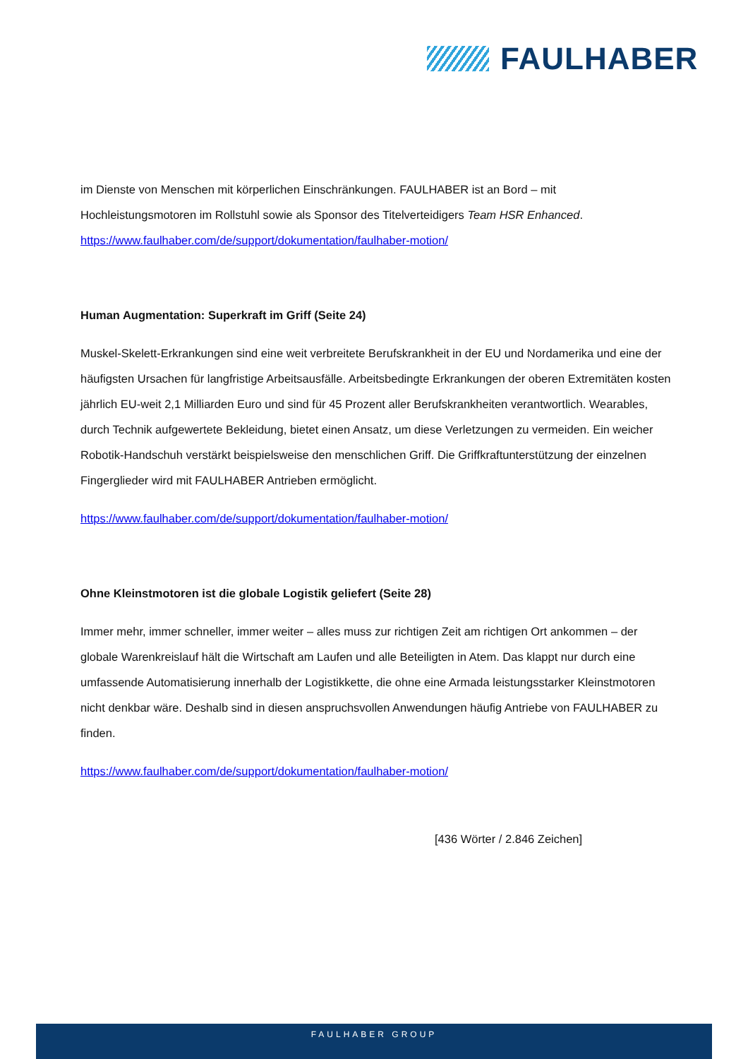FAULHABER
im Dienste von Menschen mit körperlichen Einschränkungen. FAULHABER ist an Bord – mit Hochleistungsmotoren im Rollstuhl sowie als Sponsor des Titelverteidigers Team HSR Enhanced.
https://www.faulhaber.com/de/support/dokumentation/faulhaber-motion/
Human Augmentation: Superkraft im Griff (Seite 24)
Muskel-Skelett-Erkrankungen sind eine weit verbreitete Berufskrankheit in der EU und Nordamerika und eine der häufigsten Ursachen für langfristige Arbeitsausfälle. Arbeitsbedingte Erkrankungen der oberen Extremitäten kosten jährlich EU-weit 2,1 Milliarden Euro und sind für 45 Prozent aller Berufskrankheiten verantwortlich. Wearables, durch Technik aufgewertete Bekleidung, bietet einen Ansatz, um diese Verletzungen zu vermeiden. Ein weicher Robotik-Handschuh verstärkt beispielsweise den menschlichen Griff. Die Griffkraftunterstützung der einzelnen Fingerglieder wird mit FAULHABER Antrieben ermöglicht.
https://www.faulhaber.com/de/support/dokumentation/faulhaber-motion/
Ohne Kleinstmotoren ist die globale Logistik geliefert (Seite 28)
Immer mehr, immer schneller, immer weiter – alles muss zur richtigen Zeit am richtigen Ort ankommen – der globale Warenkreislauf hält die Wirtschaft am Laufen und alle Beteiligten in Atem. Das klappt nur durch eine umfassende Automatisierung innerhalb der Logistikkette, die ohne eine Armada leistungsstarker Kleinstmotoren nicht denkbar wäre. Deshalb sind in diesen anspruchsvollen Anwendungen häufig Antriebe von FAULHABER zu finden.
https://www.faulhaber.com/de/support/dokumentation/faulhaber-motion/
[436 Wörter / 2.846 Zeichen]
FAULHABER GROUP